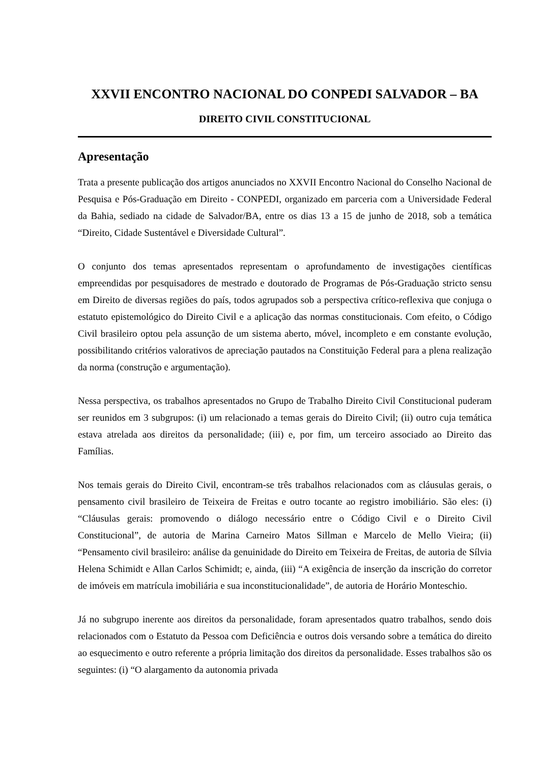XXVII ENCONTRO NACIONAL DO CONPEDI SALVADOR – BA
DIREITO CIVIL CONSTITUCIONAL
Apresentação
Trata a presente publicação dos artigos anunciados no XXVII Encontro Nacional do Conselho Nacional de Pesquisa e Pós-Graduação em Direito - CONPEDI, organizado em parceria com a Universidade Federal da Bahia, sediado na cidade de Salvador/BA, entre os dias 13 a 15 de junho de 2018, sob a temática “Direito, Cidade Sustentável e Diversidade Cultural”.
O conjunto dos temas apresentados representam o aprofundamento de investigações científicas empreendidas por pesquisadores de mestrado e doutorado de Programas de Pós-Graduação stricto sensu em Direito de diversas regiões do país, todos agrupados sob a perspectiva crítico-reflexiva que conjuga o estatuto epistemológico do Direito Civil e a aplicação das normas constitucionais. Com efeito, o Código Civil brasileiro optou pela assunção de um sistema aberto, móvel, incompleto e em constante evolução, possibilitando critérios valorativos de apreciação pautados na Constituição Federal para a plena realização da norma (construção e argumentação).
Nessa perspectiva, os trabalhos apresentados no Grupo de Trabalho Direito Civil Constitucional puderam ser reunidos em 3 subgrupos: (i) um relacionado a temas gerais do Direito Civil; (ii) outro cuja temática estava atrelada aos direitos da personalidade; (iii) e, por fim, um terceiro associado ao Direito das Famílias.
Nos temais gerais do Direito Civil, encontram-se três trabalhos relacionados com as cláusulas gerais, o pensamento civil brasileiro de Teixeira de Freitas e outro tocante ao registro imobiliário. São eles: (i) “Cláusulas gerais: promovendo o diálogo necessário entre o Código Civil e o Direito Civil Constitucional”, de autoria de Marina Carneiro Matos Sillman e Marcelo de Mello Vieira; (ii) “Pensamento civil brasileiro: análise da genuinidade do Direito em Teixeira de Freitas, de autoria de Sílvia Helena Schimidt e Allan Carlos Schimidt; e, ainda, (iii) “A exigência de inserção da inscrição do corretor de imóveis em matrícula imobiliária e sua inconstitucionalidade”, de autoria de Horário Monteschio.
Já no subgrupo inerente aos direitos da personalidade, foram apresentados quatro trabalhos, sendo dois relacionados com o Estatuto da Pessoa com Deficiência e outros dois versando sobre a temática do direito ao esquecimento e outro referente a própria limitação dos direitos da personalidade. Esses trabalhos são os seguintes: (i) “O alargamento da autonomia privada